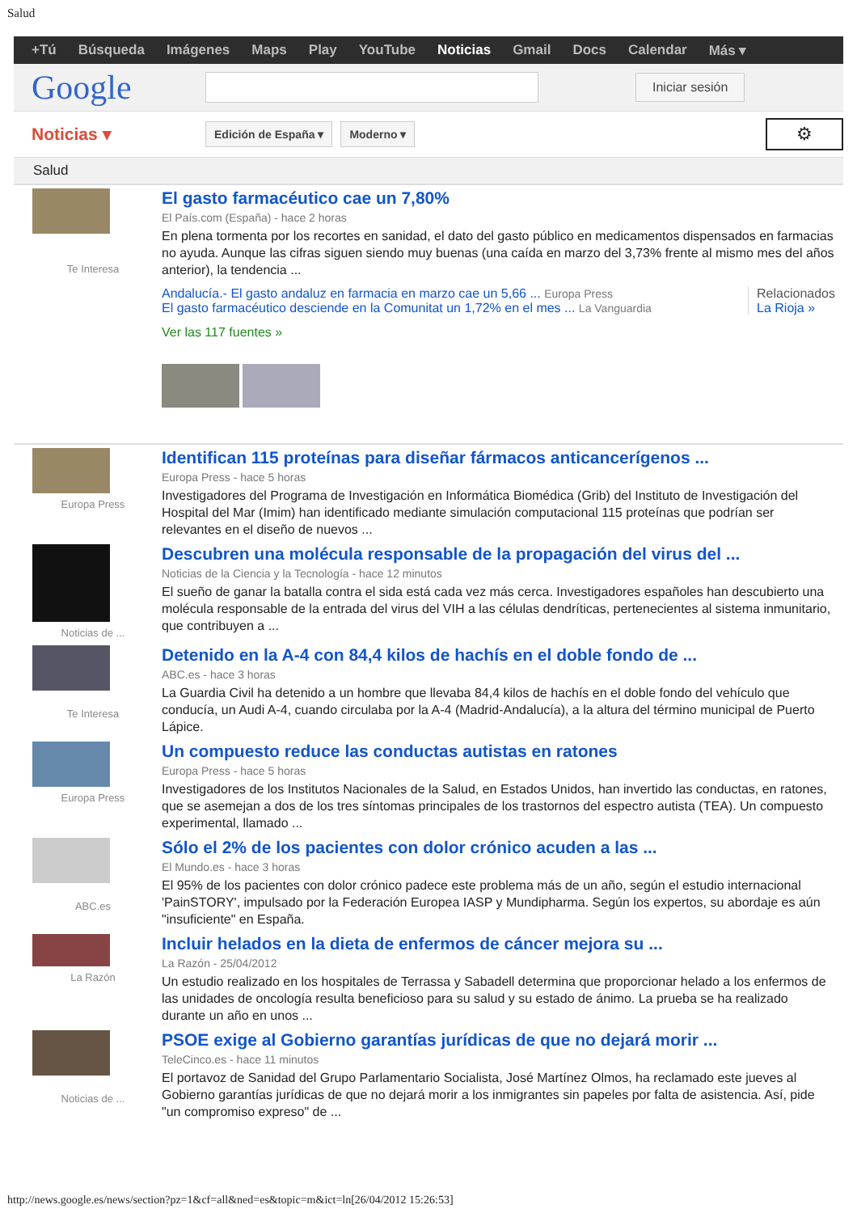Salud
+Tú Búsqueda Imágenes Maps Play YouTube Noticias Gmail Docs Calendar Más ▾
Google
Iniciar sesión
Noticias ▾
Edición de España ▾ Moderno ▾
⚙
Salud
Te Interesa
El gasto farmacéutico cae un 7,80%
El País.com (España) - hace 2 horas
En plena tormenta por los recortes en sanidad, el dato del gasto público en medicamentos dispensados en farmacias no ayuda. Aunque las cifras siguen siendo muy buenas (una caída en marzo del 3,73% frente al mismo mes del años anterior), la tendencia ...
Andalucía.- El gasto andaluz en farmacia en marzo cae un 5,66 ... Europa Press
El gasto farmacéutico desciende en la Comunitat un 1,72% en el mes ... La Vanguardia
Relacionados
La Rioja »
Ver las 117 fuentes »
Europa Press
Identifican 115 proteínas para diseñar fármacos anticancerígenos ...
Europa Press - hace 5 horas
Investigadores del Programa de Investigación en Informática Biomédica (Grib) del Instituto de Investigación del Hospital del Mar (Imim) han identificado mediante simulación computacional 115 proteínas que podrían ser relevantes en el diseño de nuevos ...
Noticias de ...
Descubren una molécula responsable de la propagación del virus del ...
Noticias de la Ciencia y la Tecnología - hace 12 minutos
El sueño de ganar la batalla contra el sida está cada vez más cerca. Investigadores españoles han descubierto una molécula responsable de la entrada del virus del VIH a las células dendríticas, pertenecientes al sistema inmunitario, que contribuyen a ...
Te Interesa
Detenido en la A-4 con 84,4 kilos de hachís en el doble fondo de ...
ABC.es - hace 3 horas
La Guardia Civil ha detenido a un hombre que llevaba 84,4 kilos de hachís en el doble fondo del vehículo que conducía, un Audi A-4, cuando circulaba por la A-4 (Madrid-Andalucía), a la altura del término municipal de Puerto Lápice.
Europa Press
Un compuesto reduce las conductas autistas en ratones
Europa Press - hace 5 horas
Investigadores de los Institutos Nacionales de la Salud, en Estados Unidos, han invertido las conductas, en ratones, que se asemejan a dos de los tres síntomas principales de los trastornos del espectro autista (TEA). Un compuesto experimental, llamado ...
ABC.es
Sólo el 2% de los pacientes con dolor crónico acuden a las ...
El Mundo.es - hace 3 horas
El 95% de los pacientes con dolor crónico padece este problema más de un año, según el estudio internacional 'PainSTORY', impulsado por la Federación Europea IASP y Mundipharma. Según los expertos, su abordaje es aún "insuficiente" en España.
La Razón
Incluir helados en la dieta de enfermos de cáncer mejora su ...
La Razón - 25/04/2012
Un estudio realizado en los hospitales de Terrassa y Sabadell determina que proporcionar helado a los enfermos de las unidades de oncología resulta beneficioso para su salud y su estado de ánimo. La prueba se ha realizado durante un año en unos ...
Noticias de ...
PSOE exige al Gobierno garantías jurídicas de que no dejará morir ...
TeleCinco.es - hace 11 minutos
El portavoz de Sanidad del Grupo Parlamentario Socialista, José Martínez Olmos, ha reclamado este jueves al Gobierno garantías jurídicas de que no dejará morir a los inmigrantes sin papeles por falta de asistencia. Así, pide "un compromiso expreso" de ...
http://news.google.es/news/section?pz=1&cf=all&ned=es&topic=m&ict=ln[26/04/2012 15:26:53]